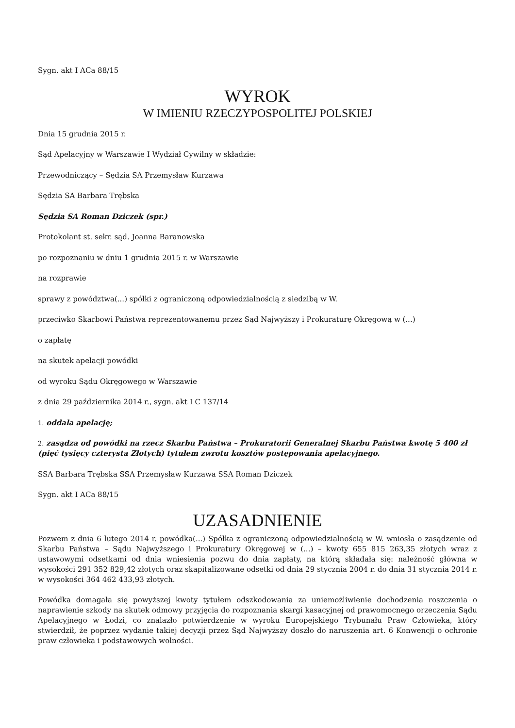Sygn. akt I ACa 88/15
WYROK
W IMIENIU RZECZYPOSPOLITEJ POLSKIEJ
Dnia 15 grudnia 2015 r.
Sąd Apelacyjny w Warszawie I Wydział Cywilny w składzie:
Przewodniczący – Sędzia SA Przemysław Kurzawa
Sędzia SA Barbara Trębska
Sędzia SA Roman Dziczek (spr.)
Protokolant st. sekr. sąd. Joanna Baranowska
po rozpoznaniu w dniu 1 grudnia 2015 r. w Warszawie
na rozprawie
sprawy z powództwa(...) spółki z ograniczoną odpowiedzialnością z siedzibą w W.
przeciwko Skarbowi Państwa reprezentowanemu przez Sąd Najwyższy i Prokuraturę Okręgową w (...)
o zapłatę
na skutek apelacji powódki
od wyroku Sądu Okręgowego w Warszawie
z dnia 29 października 2014 r., sygn. akt I C 137/14
1. oddala apelację;
2. zasądza od powódki na rzecz Skarbu Państwa – Prokuratorii Generalnej Skarbu Państwa kwotę 5 400 zł (pięć tysięcy czterysta Złotych) tytułem zwrotu kosztów postępowania apelacyjnego.
SSA Barbara Trębska SSA Przemysław Kurzawa SSA Roman Dziczek
Sygn. akt I ACa 88/15
UZASADNIENIE
Pozwem z dnia 6 lutego 2014 r. powódka(...) Spółka z ograniczoną odpowiedzialnością w W. wniosła o zasądzenie od Skarbu Państwa – Sądu Najwyższego i Prokuratury Okręgowej w (...) – kwoty 655 815 263,35 złotych wraz z ustawowymi odsetkami od dnia wniesienia pozwu do dnia zapłaty, na którą składała się: należność główna w wysokości 291 352 829,42 złotych oraz skapitalizowane odsetki od dnia 29 stycznia 2004 r. do dnia 31 stycznia 2014 r. w wysokości 364 462 433,93 złotych.
Powódka domagała się powyższej kwoty tytułem odszkodowania za uniemożliwienie dochodzenia roszczenia o naprawienie szkody na skutek odmowy przyjęcia do rozpoznania skargi kasacyjnej od prawomocnego orzeczenia Sądu Apelacyjnego w Łodzi, co znalazło potwierdzenie w wyroku Europejskiego Trybunału Praw Człowieka, który stwierdził, że poprzez wydanie takiej decyzji przez Sąd Najwyższy doszło do naruszenia art. 6 Konwencji o ochronie praw człowieka i podstawowych wolności.